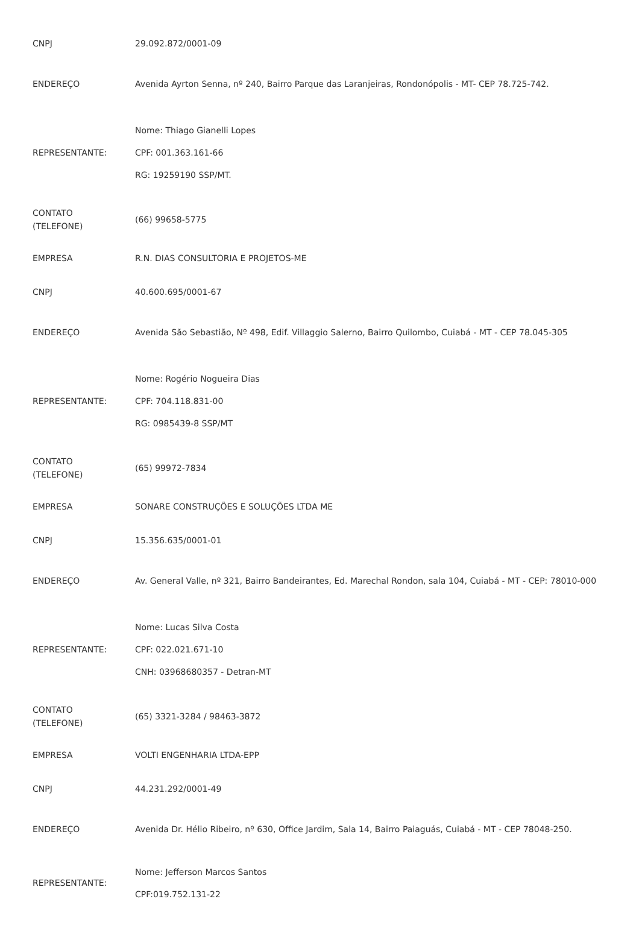| CNPJ | 29.092.872/0001-09 |
| ENDEREÇO | Avenida Ayrton Senna, nº 240, Bairro Parque das Laranjeiras, Rondonópolis - MT- CEP 78.725-742. |
| REPRESENTANTE: | Nome: Thiago Gianelli Lopes CPF: 001.363.161-66 RG: 19259190 SSP/MT. |
| CONTATO (TELEFONE) | (66) 99658-5775 |
| EMPRESA | R.N. DIAS CONSULTORIA E PROJETOS-ME |
| CNPJ | 40.600.695/0001-67 |
| ENDEREÇO | Avenida São Sebastião, Nº 498, Edif. Villaggio Salerno, Bairro Quilombo, Cuiabá - MT - CEP 78.045-305 |
| REPRESENTANTE: | Nome: Rogério Nogueira Dias CPF: 704.118.831-00 RG: 0985439-8 SSP/MT |
| CONTATO (TELEFONE) | (65) 99972-7834 |
| EMPRESA | SONARE CONSTRUÇÕES E SOLUÇÕES LTDA ME |
| CNPJ | 15.356.635/0001-01 |
| ENDEREÇO | Av. General Valle, nº 321, Bairro Bandeirantes, Ed. Marechal Rondon, sala 104, Cuiabá - MT - CEP: 78010-000 |
| REPRESENTANTE: | Nome: Lucas Silva Costa CPF: 022.021.671-10 CNH: 03968680357 - Detran-MT |
| CONTATO (TELEFONE) | (65) 3321-3284 / 98463-3872 |
| EMPRESA | VOLTI ENGENHARIA LTDA-EPP |
| CNPJ | 44.231.292/0001-49 |
| ENDEREÇO | Avenida Dr. Hélio Ribeiro, nº 630, Office Jardim, Sala 14, Bairro Paiaguás, Cuiabá - MT - CEP 78048-250. |
| REPRESENTANTE: | Nome: Jefferson Marcos Santos CPF:019.752.131-22 |